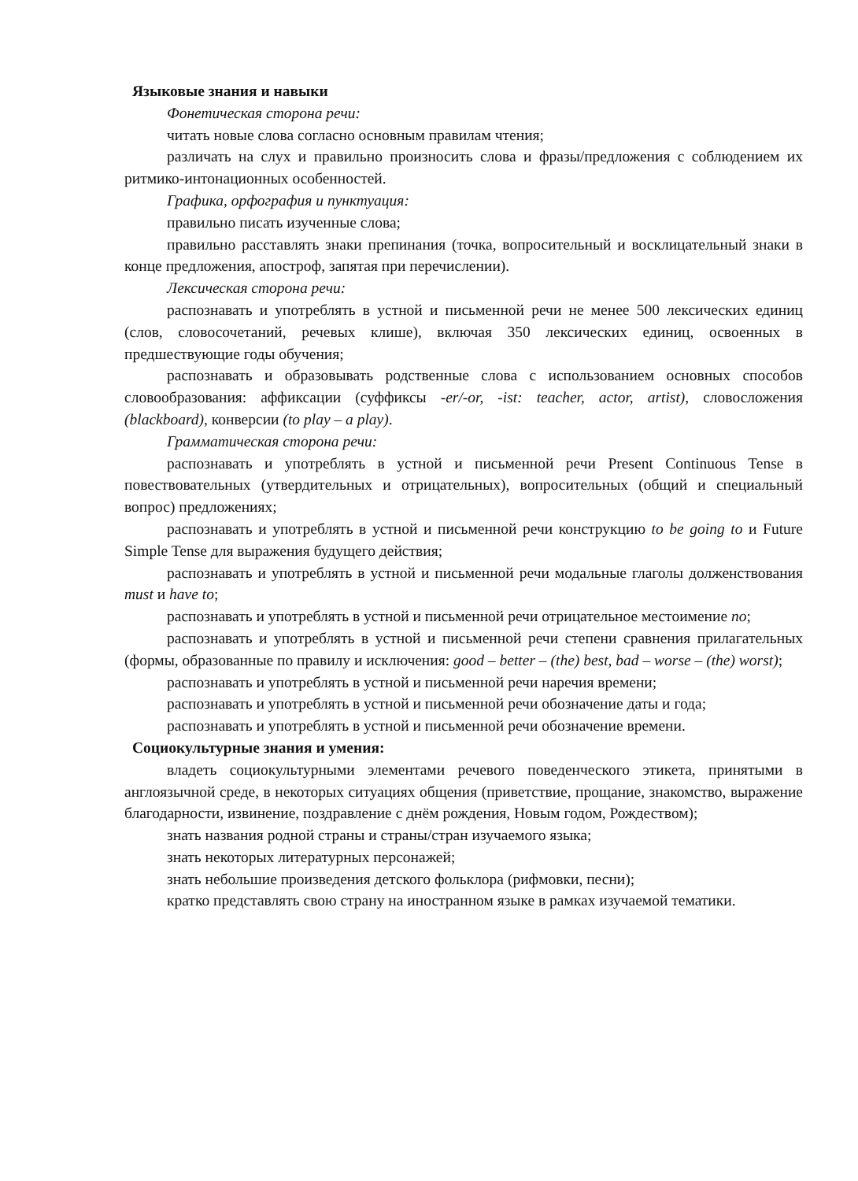Языковые знания и навыки
Фонетическая сторона речи:
читать новые слова согласно основным правилам чтения;
различать на слух и правильно произносить слова и фразы/предложения с соблюдением их ритмико-интонационных особенностей.
Графика, орфография и пунктуация:
правильно писать изученные слова;
правильно расставлять знаки препинания (точка, вопросительный и восклицательный знаки в конце предложения, апостроф, запятая при перечислении).
Лексическая сторона речи:
распознавать и употреблять в устной и письменной речи не менее 500 лексических единиц (слов, словосочетаний, речевых клише), включая 350 лексических единиц, освоенных в предшествующие годы обучения;
распознавать и образовывать родственные слова с использованием основных способов словообразования: аффиксации (суффиксы -er/-or, -ist: teacher, actor, artist), словосложения (blackboard), конверсии (to play – a play).
Грамматическая сторона речи:
распознавать и употреблять в устной и письменной речи Present Continuous Tense в повествовательных (утвердительных и отрицательных), вопросительных (общий и специальный вопрос) предложениях;
распознавать и употреблять в устной и письменной речи конструкцию to be going to и Future Simple Tense для выражения будущего действия;
распознавать и употреблять в устной и письменной речи модальные глаголы долженствования must и have to;
распознавать и употреблять в устной и письменной речи отрицательное местоимение no;
распознавать и употреблять в устной и письменной речи степени сравнения прилагательных (формы, образованные по правилу и исключения: good – better – (the) best, bad – worse – (the) worst);
распознавать и употреблять в устной и письменной речи наречия времени;
распознавать и употреблять в устной и письменной речи обозначение даты и года;
распознавать и употреблять в устной и письменной речи обозначение времени.
Социокультурные знания и умения:
владеть социокультурными элементами речевого поведенческого этикета, принятыми в англоязычной среде, в некоторых ситуациях общения (приветствие, прощание, знакомство, выражение благодарности, извинение, поздравление с днём рождения, Новым годом, Рождеством);
знать названия родной страны и страны/стран изучаемого языка;
знать некоторых литературных персонажей;
знать небольшие произведения детского фольклора (рифмовки, песни);
кратко представлять свою страну на иностранном языке в рамках изучаемой тематики.